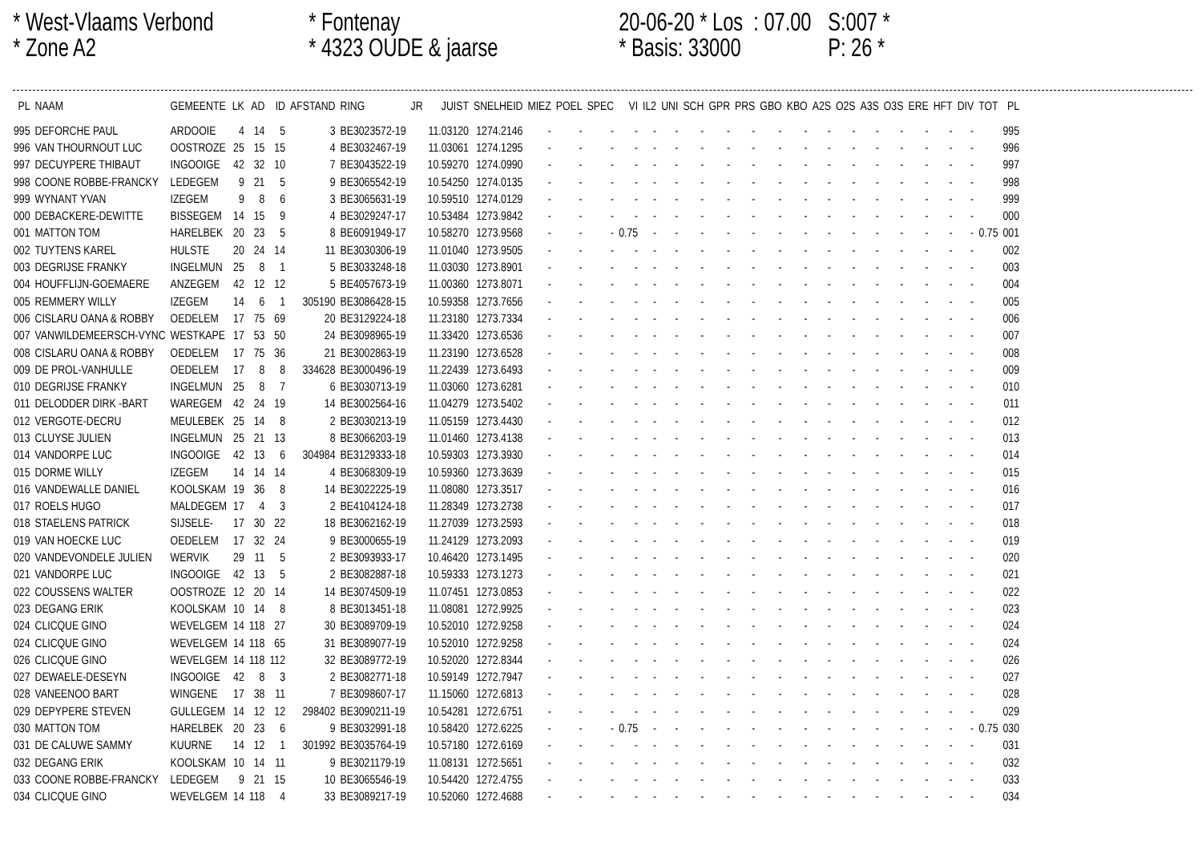* West-Vlaams Verbond
* Fontenay
20-06-20 * Los : 07.00
S:007 *
* Zone A2
* 4323 OUDE & jaarse
* Basis: 33000
P: 26 *
| PL | NAAM | GEMEENTE | LK | AD | ID | AFSTAND | RING | JR | JUIST | SNELHEID | MIEZ | POEL | SPEC | VI | IL2 | UNI | SCH | GPR | PRS | GBO | KBO | A2S | O2S | A3S | O3S | ERE | HFT | DIV | TOT | PL |
| --- | --- | --- | --- | --- | --- | --- | --- | --- | --- | --- | --- | --- | --- | --- | --- | --- | --- | --- | --- | --- | --- | --- | --- | --- | --- | --- | --- | --- | --- | --- |
| 995 | DEFORCHE PAUL | ARDOOIE | 4 | 14 | 5 | 3 | BE3023572-19 | | 11.03120 | 1274.2146 | - | - | - | - | - | - | - | - | - | - | - | - | - | - | - | - | - | - | | 995 |
| 996 | VAN THOURNOUT LUC | OOSTROZE | 25 | 15 | 15 | 4 | BE3032467-19 | | 11.03061 | 1274.1295 | - | - | - | - | - | - | - | - | - | - | - | - | - | - | - | - | - | - | | 996 |
| 997 | DECUYPERE THIBAUT | INGOOIGE | 42 | 32 | 10 | 7 | BE3043522-19 | | 10.59270 | 1274.0990 | - | - | - | - | - | - | - | - | - | - | - | - | - | - | - | - | - | - | | 997 |
| 998 | COONE ROBBE-FRANCKY | LEDEGEM | 9 | 21 | 5 | 9 | BE3065542-19 | | 10.54250 | 1274.0135 | - | - | - | - | - | - | - | - | - | - | - | - | - | - | - | - | - | - | | 998 |
| 999 | WYNANT YVAN | IZEGEM | 9 | 8 | 6 | 3 | BE3065631-19 | | 10.59510 | 1274.0129 | - | - | - | - | - | - | - | - | - | - | - | - | - | - | - | - | - | - | | 999 |
| 000 | DEBACKERE-DEWITTE | BISSEGEM | 14 | 15 | 9 | 4 | BE3029247-17 | | 10.53484 | 1273.9842 | - | - | - | - | - | - | - | - | - | - | - | - | - | - | - | - | - | - | | 000 |
| 001 | MATTON TOM | HARELBEK | 20 | 23 | 5 | 8 | BE6091949-17 | | 10.58270 | 1273.9568 | - | - | - | 0.75 | - | - | - | - | - | - | - | - | - | - | - | - | - | - | 0.75 | 001 |
| 002 | TUYTENS KAREL | HULSTE | 20 | 24 | 14 | 11 | BE3030306-19 | | 11.01040 | 1273.9505 | - | - | - | - | - | - | - | - | - | - | - | - | - | - | - | - | - | - | | 002 |
| 003 | DEGRIJSE FRANKY | INGELMUN | 25 | 8 | 1 | 5 | BE3033248-18 | | 11.03030 | 1273.8901 | - | - | - | - | - | - | - | - | - | - | - | - | - | - | - | - | - | - | | 003 |
| 004 | HOUFFLIJN-GOEMAERE | ANZEGEM | 42 | 12 | 12 | 5 | BE4057673-19 | | 11.00360 | 1273.8071 | - | - | - | - | - | - | - | - | - | - | - | - | - | - | - | - | - | - | | 004 |
| 005 | REMMERY WILLY | IZEGEM | 14 | 6 | 1 | 305190 | BE3086428-15 | | 10.59358 | 1273.7656 | - | - | - | - | - | - | - | - | - | - | - | - | - | - | - | - | - | - | | 005 |
| 006 | CISLARU OANA & ROBBY | OEDELEM | 17 | 75 | 69 | 20 | BE3129224-18 | | 11.23180 | 1273.7334 | - | - | - | - | - | - | - | - | - | - | - | - | - | - | - | - | - | - | | 006 |
| 007 | VANWILDEMEERSCH-VYNC | WESTKAPE | 17 | 53 | 50 | 24 | BE3098965-19 | | 11.33420 | 1273.6536 | - | - | - | - | - | - | - | - | - | - | - | - | - | - | - | - | - | - | | 007 |
| 008 | CISLARU OANA & ROBBY | OEDELEM | 17 | 75 | 36 | 21 | BE3002863-19 | | 11.23190 | 1273.6528 | - | - | - | - | - | - | - | - | - | - | - | - | - | - | - | - | - | - | | 008 |
| 009 | DE PROL-VANHULLE | OEDELEM | 17 | 8 | 8 | 334628 | BE3000496-19 | | 11.22439 | 1273.6493 | - | - | - | - | - | - | - | - | - | - | - | - | - | - | - | - | - | - | | 009 |
| 010 | DEGRIJSE FRANKY | INGELMUN | 25 | 8 | 7 | 6 | BE3030713-19 | | 11.03060 | 1273.6281 | - | - | - | - | - | - | - | - | - | - | - | - | - | - | - | - | - | - | | 010 |
| 011 | DELODDER DIRK -BART | WAREGEM | 42 | 24 | 19 | 14 | BE3002564-16 | | 11.04279 | 1273.5402 | - | - | - | - | - | - | - | - | - | - | - | - | - | - | - | - | - | - | | 011 |
| 012 | VERGOTE-DECRU | MEULEBEK | 25 | 14 | 8 | 2 | BE3030213-19 | | 11.05159 | 1273.4430 | - | - | - | - | - | - | - | - | - | - | - | - | - | - | - | - | - | - | | 012 |
| 013 | CLUYSE JULIEN | INGELMUN | 25 | 21 | 13 | 8 | BE3066203-19 | | 11.01460 | 1273.4138 | - | - | - | - | - | - | - | - | - | - | - | - | - | - | - | - | - | - | | 013 |
| 014 | VANDORPE LUC | INGOOIGE | 42 | 13 | 6 | 304984 | BE3129333-18 | | 10.59303 | 1273.3930 | - | - | - | - | - | - | - | - | - | - | - | - | - | - | - | - | - | - | | 014 |
| 015 | DORME WILLY | IZEGEM | 14 | 14 | 14 | 4 | BE3068309-19 | | 10.59360 | 1273.3639 | - | - | - | - | - | - | - | - | - | - | - | - | - | - | - | - | - | - | | 015 |
| 016 | VANDEWALLE DANIEL | KOOLSKAM | 19 | 36 | 8 | 14 | BE3022225-19 | | 11.08080 | 1273.3517 | - | - | - | - | - | - | - | - | - | - | - | - | - | - | - | - | - | - | | 016 |
| 017 | ROELS HUGO | MALDEGEM | 17 | 4 | 3 | 2 | BE4104124-18 | | 11.28349 | 1273.2738 | - | - | - | - | - | - | - | - | - | - | - | - | - | - | - | - | - | - | | 017 |
| 018 | STAELENS PATRICK | SIJSELE- | 17 | 30 | 22 | 18 | BE3062162-19 | | 11.27039 | 1273.2593 | - | - | - | - | - | - | - | - | - | - | - | - | - | - | - | - | - | - | | 018 |
| 019 | VAN HOECKE LUC | OEDELEM | 17 | 32 | 24 | 9 | BE3000655-19 | | 11.24129 | 1273.2093 | - | - | - | - | - | - | - | - | - | - | - | - | - | - | - | - | - | - | | 019 |
| 020 | VANDEVONDELE JULIEN | WERVIK | 29 | 11 | 5 | 2 | BE3093933-17 | | 10.46420 | 1273.1495 | - | - | - | - | - | - | - | - | - | - | - | - | - | - | - | - | - | - | | 020 |
| 021 | VANDORPE LUC | INGOOIGE | 42 | 13 | 5 | 2 | BE3082887-18 | | 10.59333 | 1273.1273 | - | - | - | - | - | - | - | - | - | - | - | - | - | - | - | - | - | - | | 021 |
| 022 | COUSSENS WALTER | OOSTROZE | 12 | 20 | 14 | 14 | BE3074509-19 | | 11.07451 | 1273.0853 | - | - | - | - | - | - | - | - | - | - | - | - | - | - | - | - | - | - | | 022 |
| 023 | DEGANG ERIK | KOOLSKAM | 10 | 14 | 8 | 8 | BE3013451-18 | | 11.08081 | 1272.9925 | - | - | - | - | - | - | - | - | - | - | - | - | - | - | - | - | - | - | | 023 |
| 024 | CLICQUE GINO | WEVELGEM | 14 | 118 | 27 | 30 | BE3089709-19 | | 10.52010 | 1272.9258 | - | - | - | - | - | - | - | - | - | - | - | - | - | - | - | - | - | - | | 024 |
| 024 | CLICQUE GINO | WEVELGEM | 14 | 118 | 65 | 31 | BE3089077-19 | | 10.52010 | 1272.9258 | - | - | - | - | - | - | - | - | - | - | - | - | - | - | - | - | - | - | | 024 |
| 026 | CLICQUE GINO | WEVELGEM | 14 | 118 | 112 | 32 | BE3089772-19 | | 10.52020 | 1272.8344 | - | - | - | - | - | - | - | - | - | - | - | - | - | - | - | - | - | - | | 026 |
| 027 | DEWAELE-DESEYN | INGOOIGE | 42 | 8 | 3 | 2 | BE3082771-18 | | 10.59149 | 1272.7947 | - | - | - | - | - | - | - | - | - | - | - | - | - | - | - | - | - | - | | 027 |
| 028 | VANEENOO BART | WINGENE | 17 | 38 | 11 | 7 | BE3098607-17 | | 11.15060 | 1272.6813 | - | - | - | - | - | - | - | - | - | - | - | - | - | - | - | - | - | - | | 028 |
| 029 | DEPYPERE STEVEN | GULLEGEM | 14 | 12 | 12 | 298402 | BE3090211-19 | | 10.54281 | 1272.6751 | - | - | - | - | - | - | - | - | - | - | - | - | - | - | - | - | - | - | | 029 |
| 030 | MATTON TOM | HARELBEK | 20 | 23 | 6 | 9 | BE3032991-18 | | 10.58420 | 1272.6225 | - | - | - | 0.75 | - | - | - | - | - | - | - | - | - | - | - | - | - | - | 0.75 | 030 |
| 031 | DE CALUWE SAMMY | KUURNE | 14 | 12 | 1 | 301992 | BE3035764-19 | | 10.57180 | 1272.6169 | - | - | - | - | - | - | - | - | - | - | - | - | - | - | - | - | - | - | | 031 |
| 032 | DEGANG ERIK | KOOLSKAM | 10 | 14 | 11 | 9 | BE3021179-19 | | 11.08131 | 1272.5651 | - | - | - | - | - | - | - | - | - | - | - | - | - | - | - | - | - | - | | 032 |
| 033 | COONE ROBBE-FRANCKY | LEDEGEM | 9 | 21 | 15 | 10 | BE3065546-19 | | 10.54420 | 1272.4755 | - | - | - | - | - | - | - | - | - | - | - | - | - | - | - | - | - | - | | 033 |
| 034 | CLICQUE GINO | WEVELGEM | 14 | 118 | 4 | 33 | BE3089217-19 | | 10.52060 | 1272.4688 | - | - | - | - | - | - | - | - | - | - | - | - | - | - | - | - | - | - | | 034 |